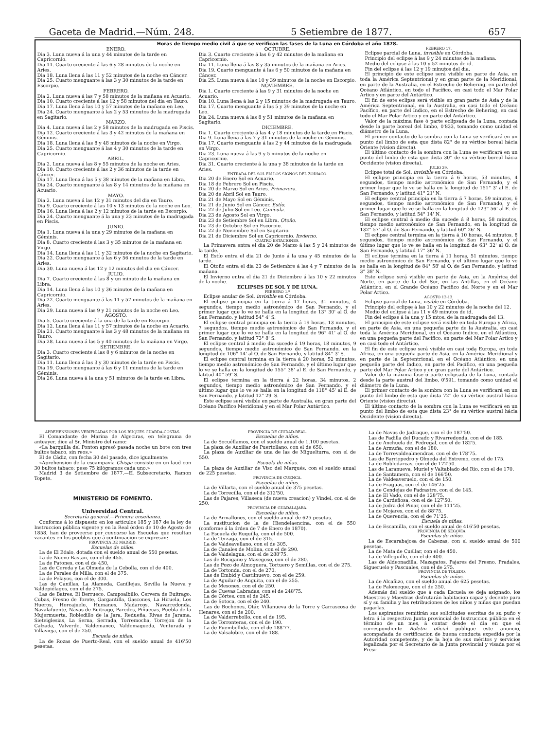Gaceta de Madrid.—Núm. 248. 5 Setiembre de 1877. 657
Horas de tiempo medio civil á que se verifican las fases de la Luna en Córdoba el año 1878.
ENERO.
Dia 3. Luna nueva á la una y 44 minutos de la tarde en Capricornio.
Dia 11. Cuarto creciente á las 6 y 28 minutos de la noche en Aries.
Dia 18. Luna llena á las 11 y 52 minutos de la noche en Cáncer.
Dia 25. Cuarto menguante á las 3 y 30 minutos de la tarde en Escorpio.
FEBRERO.
Dia 2. Luna nueva á las 7 y 58 minutos de la mañana en Acuario.
Dia 10. Cuarto creciente á las 12 y 58 minutos del dia en Tauro.
Dia 17. Luna llena á las 10 y 57 minutos de la mañana en Leo.
Dia 24. Cuarto menguante á las 2 y 53 minutos de la madrugada en Sagitario.
MARZO.
Dia 4. Luna nueva á las 2 y 58 minutos de la madrugada en Piscis.
Dia 12. Cuarto creciente á las 3 y 42 minutos de la mañana en Géminis.
Dia 18. Luna llena á las 8 y 48 minutos de la noche en Virgo.
Dia 25. Cuarto menguante á las 4 y 30 minutos de la tarde en Capricornio.
ABRIL.
Dia 2. Luna nueva á las 8 y 55 minutos de la noche en Aries.
Dia 10. Cuarto creciente á las 2 y 36 minutos de la tarde en Cáncer.
Dia 17. Luna llena á las 5 y 38 minutos de la mañana en Libra.
Dia 24. Cuarto menguante á las 8 y 14 minutos de la mañana en Acuario.
MAYO.
Dia 2. Luna nueva á las 12 y 31 minutos del dia en Tauro.
Dia 9. Cuarto creciente á las 10 y 13 minutos de la noche en Leo.
Dia 16. Luna llena á las 2 y 12 minutos de la tarde en Escorpio.
Dia 24. Cuarto menguante á la una y 23 minutos de la madrugada en Piscis.
JUNIO.
Dia 1. Luna nueva á la una y 29 minutos de la mañana en Géminis.
Dia 8. Cuarto creciente á las 3 y 35 minutos de la mañana en Virgo.
Dia 14. Luna llena á las 11 y 32 minutos de la noche en Sagitario.
Dia 22. Cuarto menguante á las 6 y 56 minutos de la tarde en Aries.
Dia 30. Luna nueva á las 12 y 12 minutos del dia en Cáncer.
JULIO.
Dia 7. Cuarto creciente á las 8 y un minuto de la mañana en Libra.
Dia 14. Luna llena á las 10 y 36 minutos de la mañana en Capricornio.
Dia 22. Cuarto menguante á las 11 y 57 minutos de la mañana en Aries.
Dia 29. Luna nueva á las 9 y 21 minutos de la noche en Leo.
AGOSTO.
Dia 5. Cuarto creciente á la una de la tarde en Escorpio.
Dia 12. Luna llena á las 11 y 57 minutos de la noche en Acuario.
Dia 21. Cuarto menguante á las 3 y 48 minutos de la mañana en Tauro.
Dia 28. Luna nueva á las 5 y 40 minutos de la mañana en Virgo.
SETIEMBRE.
Dia 3. Cuarto creciente á las 8 y 6 minutos de la noche en Sagitario.
Dia 11. Luna llena á las 3 y 30 minutos de la tarde en Piscis.
Dia 19. Cuarto menguante á las 6 y 11 minutos de la tarde en Géminis.
Dia 26. Luna nueva á la una y 51 minutos de la tarde en Libra.
OCTUBRE.
Dia 3. Cuarto creciente á las 6 y 42 minutos de la mañana en Capricornio.
Dia 11. Luna llena á las 8 y 35 minutos de la mañana en Aries.
Dia 19. Cuarto menguante á las 6 y 50 minutos de la mañana en Cáncer.
Dia 25. Luna nueva á las 10 y 39 minutos de la noche en Escorpio.
NOVIEMBRE.
Dia 1. Cuarto creciente á las 9 y 31 minutos de la noche en Acuario.
Dia 10. Luna llena á las 2 y 15 minutos de la madrugada en Tauro.
Dia 17. Cuarto menguante á las 5 y 39 minutos de la noche en Leo.
Dia 24. Luna nueva á las 8 y 51 minutos de la mañana en Sagitario.
DICIEMBRE.
Dia 1. Cuarto creciente á las 4 y 18 minutos de la tarde en Piscis.
Dia 9. Luna llena á las 7 y 31 minutos de la noche en Géminis.
Dia 17. Cuarto menguante á las 2 y 44 minutos de la madrugada en Virgo.
Dia 23. Luna nueva á las 9 y 5 minutos de la noche en Capricornio.
Dia 31. Cuarto creciente á la una y 38 minutos de la tarde en Aries.
ENTRADA DEL SOL EN LOS SIGNOS DEL ZODIACO.
Dia 20 de Enero Sol en Acuario.
Dia 18 de Febrero Sol en Piscis.
Dia 20 de Marzo Sol en Aries. Primavera.
Dia 20 de Abril Sol en Tauro.
Dia 21 de Mayo Sol en Géminis.
Dia 21 de Junio Sol en Cáncer. Estío.
Dia 22 de Julio Sol en Leo. Canícula.
Dia 23 de Agosto Sol en Virgo.
Dia 23 de Setiembre Sol en Libra. Otoño.
Dia 23 de Octubre Sol en Escorpio.
Dia 22 de Noviembre Sol en Sagitario.
Dia 21 de Diciembre Sol en Capricornio. Invierno.
CUATRO ESTACIONES.
La Primavera entra el dia 20 de Marzo á las 5 y 24 minutos de la tarde.
El Estío entra el dia 21 de Junio á la una y 45 minutos de la tarde.
El Otoño entra el dia 23 de Setiembre á las 4 y 7 minutos de la mañana.
El Invierno entra el dia 21 de Diciembre á las 10 y 22 minutos de la noche.
ECLIPSES DE SOL Y DE LUNA.
FEBRERO 1.º
Eclipse anular de Sol, invisible en Córdoba.
El eclipse principia en la tierra á 17 horas, 31 minutos, 4 segundos, tiempo medio astronómico de San Fernando, y el primer lugar que lo ve se halla en la longitud de 13° 30' al O. de San Fernando, y latitud 54° 4' S.
El eclipse central principia en la tierra á 19 horas, 13 minutos, 7 segundos, tiempo medio astronómico de San Fernando, y el primer lugar que lo ve se halla en la longitud de 96° 41' al O. de San Fernando, y latitud 73° 8' S.
El eclipse central á medio dia sucede á 19 horas, 18 minutos, 9 segundos, tiempo medio astronómico de San Fernando, en la longitud de 106° 14' al O. de San Fernando, y latitud 84° 3' S.
El eclipse central termina en la tierra á 20 horas, 52 minutos, tiempo medio astronómico de San Fernando, y el último lugar que lo ve se halla en la longitud de 155° 38' al E. de San Fernando, y latitud 40° 59' S.
El eclipse termina en la tierra á 22 horas, 34 minutos, 2 segundos, tiempo medio astronómico de San Fernando, y el último lugar que lo ve se halla en la longitud de 118° 45' al E. de San Fernando, y latitud 12° 29' S.
Este eclipse será visible en parte de Australia, en gran parte del Océano Pacífico Meridional y en el Mar Polar Antártico.
FEBRERO 17.
Eclipse parcial de Luna, invisible en Córdoba.
Principio del eclipse á las 9 y 24 minutos de la mañana.
Medio del eclipse á las 10 y 52 minutos de id.
Fin del eclipse á las 12 y 19 minutos del dia.
El principio de este eclipse será visible en parte de Asia, en toda la América Septentrional y en gran parte de la Meridional, en parte de la Australia, en el Estrecho de Behering, en parte del Océano Atlántico, en todo el Pacífico, en casi todo el Mar Polar Artico y en parte del Antártico.
El fin de este eclipse será visible en gran parte de Asia y de la América Septentrional, en la Australia, en casi todo el Océano Pacífico, en parte del Indico, en el Estrecho de Behering, en casi todo el Mar Polar Artico y en parte del Antártico.
Valor de la máxima fase ó parte eclipsada de la Luna, contada desde la parte boreal del limbo, 0'833, tomando como unidad el diámetro de la Luna.
El primer contacto de la sombra con la Luna se verificará en un punto del limbo de esta que dista 82° de su vértice boreal hácia Oriente (vision directa).
El último contacto de la sombra con la Luna se verificará en un punto del limbo de esta que dista 30° de su vértice boreal hácia Occidente (vision directa).
JULIO 29.
Eclipse total de Sol, invisible en Córdoba.
El eclipse principia en la tierra á 6 horas, 53 minutos, 4 segundos, tiempo medio astronómico de San Fernando, y el primer lugar que lo ve se halla en la longitud de 151° 3' al E. de San Fernando, y latitud 41° 21' N.
El eclipse central principia en la tierra á 7 horas, 59 minutos, 6 segundos, tiempo medio astronómico de San Fernando, y el primer lugar que lo ve se halla en la longitud de 123° 56' al E. de San Fernando, y latitud 54° 14' N.
El eclipse central á medio dia sucede á 8 horas, 58 minutos, tiempo medio astronómico de San Fernando, en la longitud de 132° 57' al O. de San Fernando, y latitud 60° 26' N.
El eclipse central termina en la tierra á 10 horas, 44 minutos, 8 segundos, tiempo medio astronómico de San Fernando, y el último lugar que lo ve se halla en la longitud de 63° 32' al O. de San Fernando, y latitud 17° 36' N.
El eclipse termina en la tierra á 11 horas, 51 minutos, tiempo medio astronómico de San Fernando, y el último lugar que lo ve se halla en la longitud de 84° 58' al O. de San Fernando, y latitud 3° 38' N.
Este eclipse será visible en parte de Asia, en la América del Norte, en parte de la del Sur, en las Antillas, en el Océano Atlántico, en el Grande Océano Pacífico del Norte y en el Mar Polar Artico.
AGOSTO 12-13.
Eclipse parcial de Luna, visible en Córdoba.
Principio del eclipse á las 10 y 22 minutos de la noche del 12.
Medio del eclipse á las 11 y 49 minutos de id.
Fin del eclipse á la una y 15 mtos. de la madrugada del 13.
El principio de este eclipse será visible en toda Europa y Africa, en parte de Asia, en una pequeña parte de la Australia, en casi toda la América Meridional, en el Océano Indico, en el Atlántico, en una pequeña parte del Pacífico, en parte del Mar Polar Artico y en casi todo el Antártico.
El fin de este eclipse será visible en casi toda Europa, en toda Africa, en una pequeña parte de Asia, en la América Meridional y en parte de la Septentrional, en el Océano Atlántico, en una pequeña parte del Indico, en parte del Pacífico, en una pequeña parte del Mar Polar Artico y en gran parte del Antártico.
Valor de la máxima fase ó parte eclipsada de la Luna, contada desde la parte austral del limbo, 0'591, tomando como unidad el diámetro de la Luna.
El primer contacto de la sombra con la Luna se verificará en un punto del limbo de esta que dista 72° de su vértice austral hácia Oriente (vision directa).
El último contacto de la sombra con la Luna se verificará en un punto del limbo de esta que dista 23° de su vértice austral hácia Occidente (vision directa).
APREHENSIONES VERIFICADAS POR LOS BUQUES GUARDA-COSTAS.
El Comandante de Marina de Algeciras, en telegrama de anteayer, dice al Sr. Ministro del ramo:
«La barquilla del Ponton apresó pasada noche un bote con tres bultos tabaco, sin reos.»
El de Cádiz, con fecha 30 del pasado, dice igualmente:
«Aprehension de la escampavía Chispa consiste en un laud con 30 bultos tabaco; peso 75 kilógramos cada uno.»
Madrid 3 de Setiembre de 1877.—El Subsecretario, Ramon Topete.
MINISTERIO DE FOMENTO.
Universidad Central.
Secretaría general.—Primera enseñanza.
Conforme á lo dispuesto en los artículos 185 y 187 de la ley de Instruccion pública vigente y en la Real órden de 10 de Agosto de 1858, han de proveerse por concurso las Escuelas que resultan vacantes en los pueblos que á continuacion se expresan:
PROVINCIA DE MADRID.
Escuelas de niños.
La de El Bóalo, dotada con el sueldo anual de 550 pesetas.
La de Nuevo-Bastan, con el de 455.
La de Patones, con el de 450.
Las de Cereda y La Olmeda de la Cebolla, con el de 400.
La de Perales de Milla, con el de 375.
La de Pelayos, con el de 300.
Las de Canillas, La Alameda, Canillejas, Sevilla la Nueva y Valdepiélagos, con el de 275.
Las de Batres, El Berrueco, Campoalbillo, Cervera de Buitrago, Cubas, Fresno de Torote, Gargantilla, Gascones, La Hiruela, Los Hueros, Horcajuelo, Humanes, Madarcos, Navarredonda, Navalafuente, Navas de Buitrago, Paredes, Piñuecas, Puebla de la Mujermuerta, Robledillo de la Jara, Redueña, Rivas de Jarama, Sieteiglesias, La Serna, Serrada, Torremocha, Torrejon de la Calzada, Valverde, Valdemanco, Valdemaqueda, Venturada y Villavieja, con el de 250.
Escuela de niñas.
La de Rozas de Puerto-Real, con el sueldo anual de 416'50 pesetas.
PROVINCIA DE CIUDAD-REAL.
Escuelas de niños.
La de Socuéllamos, con el sueldo anual de 1.100 pesetas.
La plaza de Auxiliar de Puertollano, con el de 650.
La plaza de Auxiliar de una de las de Miguelturra, con el de 550.
Escuela de niñas.
La plaza de Auxiliar de Viso del Marqués, con el sueldo anual de 225 pesetas.
PROVINCIA DE CUENCA.
Escuelas de niños.
La de Villarta, con el sueldo anual de 375 pesetas.
La de Torrecilla, con el de 312'50.
Las de Pajares, Villaseca (de nueva creacion) y Vindel, con el de 250.
PROVINCIA DE GUADALAJARA.
Escuelas de niños.
La de Armallones, con el sueldo anual de 625 pesetas.
La sustitucion de la de Hiendelaencina, con el de 550 (conforme á la órden de 7 de Enero de 1870).
La Escuela de Ruquilla, con el de 500.
La de Terzaga, con el de 315.
La de Valdeavellano, con el de 305.
La de Canales de Molina, con el de 290.
La de Valdelagua, con el de 288'75.
Las de Bocigano y Masegoso, con el de 280.
Las de Pozo de Almoguera, Tortuero y Semillas, con el de 275.
La de Tortonda, con el de 270.
Las de Embid y Castilnuevo, con el de 259.
La de Aguilar de Anguita, con el de 255.
La de Mesones, con el de 250.
La de Cuevas Labradas, con el de 248'75.
La de Córtes, con el de 245.
La de Sotoca, con el de 240.
Las de Bochones, Otár, Villanueva de la Torre y Carrascosa de Henares, con el de 200.
La de Valderrebollo, con el de 195.
La de Torronteras, con el de 190.
La de Fuembellida, con el de 188'77.
La de Valsalobre, con el de 188.
La de Navas de Jadraque, con el de 187'50.
Las de Padilla del Ducado y Rivarredonda, con el de 185.
La de Anchuela del Pedregal, con el de 182'5.
La de Armuña, con el de 180.
La de Torrevaldealmendras, con el de 178'75.
Las de Barriopedro y Olmeda del Extremo, con el de 175.
La de Robledarcas, con el de 172'50.
Las de Laranueva, Muriel y Valtablado del Rio, con el de 170.
La de Santamera, con el de 166'50.
La de Valdeaveruelo, con el de 150.
La de Fraguas, con el de 146'25.
La de Cendejas de Padrastro, con el de 145.
La de El Vado, con el de 128'75.
La de Cardeñosa, con el de 127'50.
La de Jodra del Pinar, con el de 111'25.
La de Mojares, con el de 88'75.
La de Querencia, con el de 71'25.
Escuela de niñas.
La de Escamilla, con el sueldo anual de 416'50 pesetas.
PROVINCIA DE SEGOVIA.
Escuelas de niños.
La de Escarabajosa de Cabezas, con el sueldo anual de 500 pesetas.
La de Mata de Cuéllar, con el de 450.
La de Villeguillo, con el de 400.
Las de Aldeonadilla, Mazagatos, Pajares del Fresno, Pradales, Sigueruelo y Pascuales, con el de 275.
PROVINCIA DE TOLEDO.
Escuelas de niños.
La de Alcañizo, con el sueldo anual de 625 pesetas.
La de Palomeque, con el de 250.
Además del sueldo que á cada Escuela se deja asignado, los Maestros y Maestras disfrutarán habitacion capaz y decente para sí y su familia y las retribuciones de los niños y niñas que puedan pagarlas.
Los aspirantes remitirán sus solicitudes escritas de su puño y letra á la respectiva Junta provincial de Instruccion pública en el término de un mes, á contar desde el dia en que el correspondiente Boletin oficial publique este anuncio, acompañada de certificacion de buena conducta expedida por la Autoridad competente, y de la hoja de sus méritos y servicios legalizada por el Secretario de la Junta provincial y visada por el Presi-